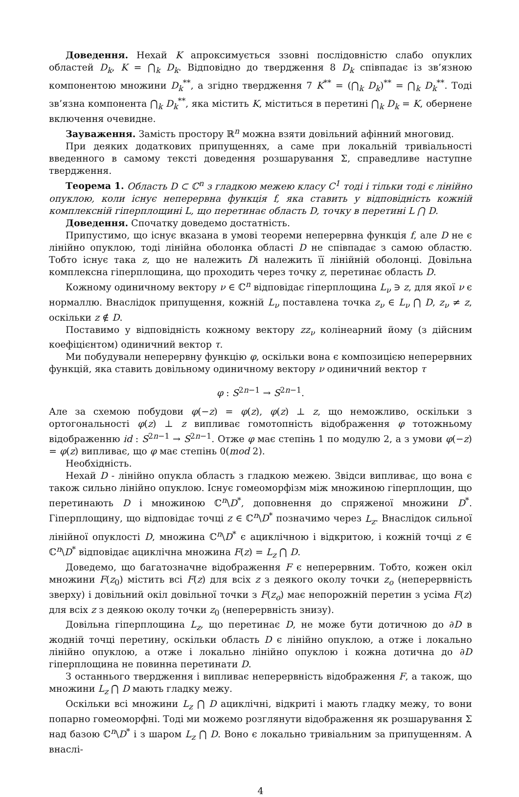Доведення. Нехай K апроксимується ззовні послідовністю слабо опуклих областей D<sub>k</sub>, K = ⋂<sub>k</sub> D<sub>k</sub>. Відповідно до твердження 8 D<sub>k</sub> співпадає із зв’язною компонентою множини D<sub>k</sub><sup>**</sup>, а згідно твердження 7 K<sup>**</sup> = (⋂<sub>k</sub> D<sub>k</sub>)<sup>**</sup> = ⋂<sub>k</sub> D<sub>k</sub><sup>**</sup>. Тоді зв’язна компонента ⋂<sub>k</sub> D<sub>k</sub><sup>**</sup>, яка містить K, міститься в перетині ⋂<sub>k</sub> D<sub>k</sub> = K, обернене включення очевидне.
Зауваження. Замість простору ℝ<sup>n</sup> можна взяти довільний афінний многовид.
При деяких додаткових припущеннях, а саме при локальній тривіальності введенного в самому тексті доведення розшарування Σ, справедливе наступне твердження.
Теорема 1. Область D ⊂ ℂ<sup>n</sup> з гладкою межею класу C<sup>1</sup> тоді і тільки тоді є лінійно опуклою, коли існує неперервна функція f, яка ставить у відповідність кожній комплексній гіперплощині L, що перетинає область D, точку в перетині L ⋂ D.
Доведення. Спочатку доведемо достатність.
Припустимо, що існує вказана в умові теореми неперервна функція f, але D не є лінійно опуклою, тоді лінійна оболонка області D не співпадає з самою областю. Тобто існує така z, що не належить Dі належить її лінійній оболонці. Довільна комплексна гіперплощина, що проходить через точку z, перетинає область D.
Кожному одиничному вектору ν ∈ ℂ<sup>n</sup> відповідає гіперплощина L<sub>ν</sub> ∋ z, для якої ν є нормаллю. Внаслідок припущення, кожній L<sub>ν</sub> поставлена точка z<sub>ν</sub> ∈ L<sub>ν</sub> ⋂ D, z<sub>ν</sub> ≠ z, оскільки z ∉ D.
Поставимо у відповідність кожному вектору zz<sub>ν</sub> колінеарний йому (з дійсним коефіцієнтом) одиничний вектор τ.
Ми побудували неперервну функцію φ, оскільки вона є композицією неперервних функцій, яка ставить довільному одиничному вектору ν одиничний вектор τ
φ : S<sup>2n−1</sup> → S<sup>2n−1</sup>.
Але за схемою побудови φ(−z) = φ(z), φ(z) ⊥ z, що неможливо, оскільки з ортогональності φ(z) ⊥ z випливає гомотопність відображення φ тотожньому відображенню id : S<sup>2n−1</sup> → S<sup>2n−1</sup>. Отже φ має степінь 1 по модулю 2, а з умови φ(−z) = φ(z) випливає, що φ має степінь 0(mod 2).
Необхідність.
Нехай D - лінійно опукла область з гладкою межею. Звідси випливає, що вона є також сильно лінійно опуклою. Існує гомеоморфізм між множиною гіперплощин, що перетинають D і множиною ℂ<sup>n</sup>\D<sup>*</sup>, доповнення до спряженої множини D<sup>*</sup>. Гіперплощину, що відповідає точці z ∈ ℂ<sup>n</sup>\D<sup>*</sup> позначимо через L<sub>z</sub>. Внаслідок сильної лінійної опуклості D, множина ℂ<sup>n</sup>\D<sup>*</sup> є ациклічною і відкритою, і кожній точці z ∈ ℂ<sup>n</sup>\D<sup>*</sup> відповідає ациклічна множина F(z) = L<sub>z</sub> ⋂ D.
Доведемо, що багатозначне відображення F є неперервним. Тобто, кожен окіл множини F(z<sub>0</sub>) містить всі F(z) для всіх z з деякого околу точки z<sub>o</sub> (неперервність зверху) і довільний окіл довільної точки з F(z<sub>o</sub>) має непорожній перетин з усіма F(z) для всіх z з деякою околу точки z<sub>0</sub> (неперервність знизу).
Довільна гіперплощина L<sub>z</sub>, що перетинає D, не може бути дотичною до ∂D в жодній точці перетину, оскільки область D є лінійно опуклою, а отже і локально лінійно опуклою, а отже і локально лінійно опуклою і кожна дотична до ∂D гіперплощина не повинна перетинати D.
З останнього твердження і випливає неперервність відображення F, а також, що множини L<sub>z</sub> ⋂ D мають гладку межу.
Оскільки всі множини L<sub>z</sub> ⋂ D ациклічні, відкриті і мають гладку межу, то вони попарно гомеоморфні. Тоді ми можемо розглянути відображення як розшарування Σ над базою ℂ<sup>n</sup>\D<sup>*</sup> і з шаром L<sub>z</sub> ⋂ D. Воно є локально тривіальним за припущенням. А внаслі-
4